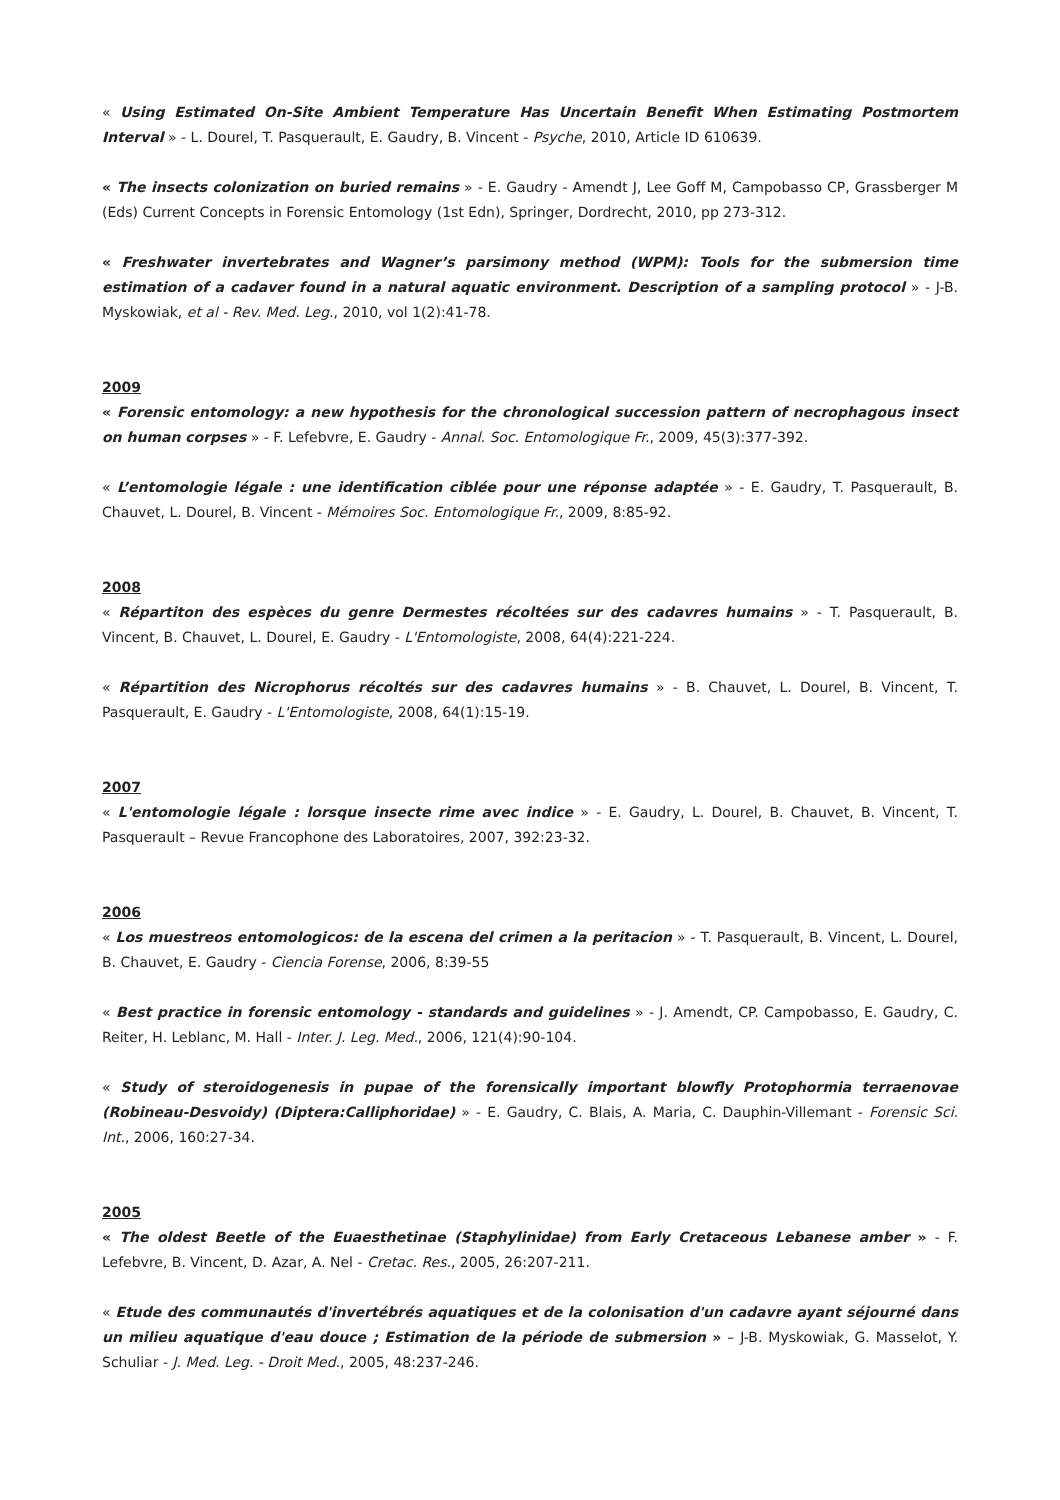« Using Estimated On-Site Ambient Temperature Has Uncertain Benefit When Estimating Postmortem Interval » - L. Dourel, T. Pasquerault, E. Gaudry, B. Vincent - Psyche, 2010, Article ID 610639.
« The insects colonization on buried remains » - E. Gaudry - Amendt J, Lee Goff M, Campobasso CP, Grassberger M (Eds) Current Concepts in Forensic Entomology (1st Edn), Springer, Dordrecht, 2010, pp 273-312.
« Freshwater invertebrates and Wagner’s parsimony method (WPM): Tools for the submersion time estimation of a cadaver found in a natural aquatic environment. Description of a sampling protocol » - J-B. Myskowiak, et al - Rev. Med. Leg., 2010, vol 1(2):41-78.
2009
« Forensic entomology: a new hypothesis for the chronological succession pattern of necrophagous insect on human corpses » - F. Lefebvre, E. Gaudry - Annal. Soc. Entomologique Fr., 2009, 45(3):377-392.
« L’entomologie légale : une identification ciblée pour une réponse adaptée » - E. Gaudry, T. Pasquerault, B. Chauvet, L. Dourel, B. Vincent - Mémoires Soc. Entomologique Fr., 2009, 8:85-92.
2008
« Répartiton des espèces du genre Dermestes récoltées sur des cadavres humains » - T. Pasquerault, B. Vincent, B. Chauvet, L. Dourel, E. Gaudry - L'Entomologiste, 2008, 64(4):221-224.
« Répartition des Nicrophorus récoltés sur des cadavres humains » - B. Chauvet, L. Dourel, B. Vincent, T. Pasquerault, E. Gaudry - L'Entomologiste, 2008, 64(1):15-19.
2007
« L'entomologie légale : lorsque insecte rime avec indice » - E. Gaudry, L. Dourel, B. Chauvet, B. Vincent, T. Pasquerault – Revue Francophone des Laboratoires, 2007, 392:23-32.
2006
« Los muestreos entomologicos: de la escena del crimen a la peritacion » - T. Pasquerault, B. Vincent, L. Dourel, B. Chauvet, E. Gaudry - Ciencia Forense, 2006, 8:39-55
« Best practice in forensic entomology - standards and guidelines » - J. Amendt, CP. Campobasso, E. Gaudry, C. Reiter, H. Leblanc, M. Hall - Inter. J. Leg. Med., 2006, 121(4):90-104.
« Study of steroidogenesis in pupae of the forensically important blowfly Protophormia terraenovae (Robineau-Desvoidy) (Diptera:Calliphoridae) » - E. Gaudry, C. Blais, A. Maria, C. Dauphin-Villemant - Forensic Sci. Int., 2006, 160:27-34.
2005
« The oldest Beetle of the Euaesthetinae (Staphylinidae) from Early Cretaceous Lebanese amber » - F. Lefebvre, B. Vincent, D. Azar, A. Nel - Cretac. Res., 2005, 26:207-211.
« Etude des communautés d'invertébrés aquatiques et de la colonisation d'un cadavre ayant séjourné dans un milieu aquatique d'eau douce ; Estimation de la période de submersion » – J-B. Myskowiak, G. Masselot, Y. Schuliar - J. Med. Leg. - Droit Med., 2005, 48:237-246.